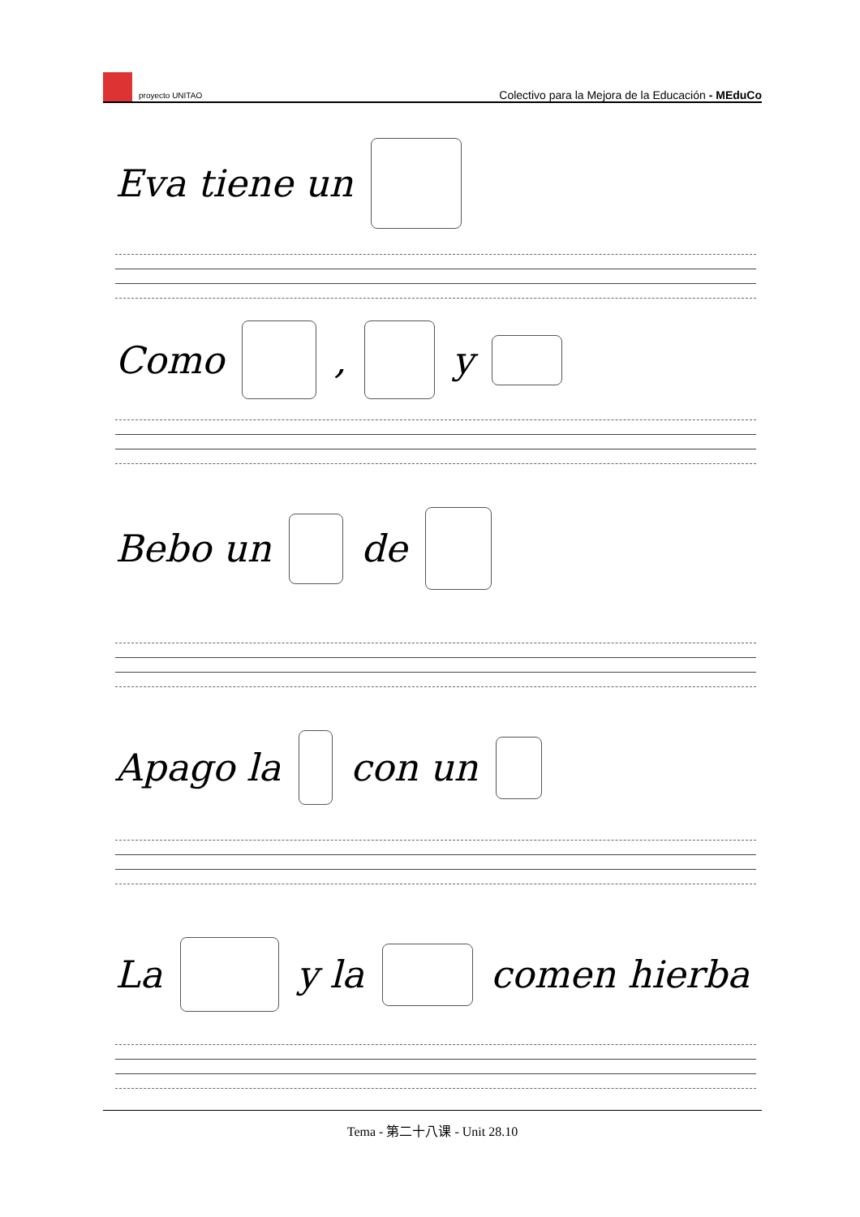proyecto UNITAO
Colectivo para la Mejora de la Educación - MEduCo
Eva tiene un
Como , y
Bebo un de
Apago la con un
La y la comen hierba
Tema - 第二十八课 - Unit 28.10